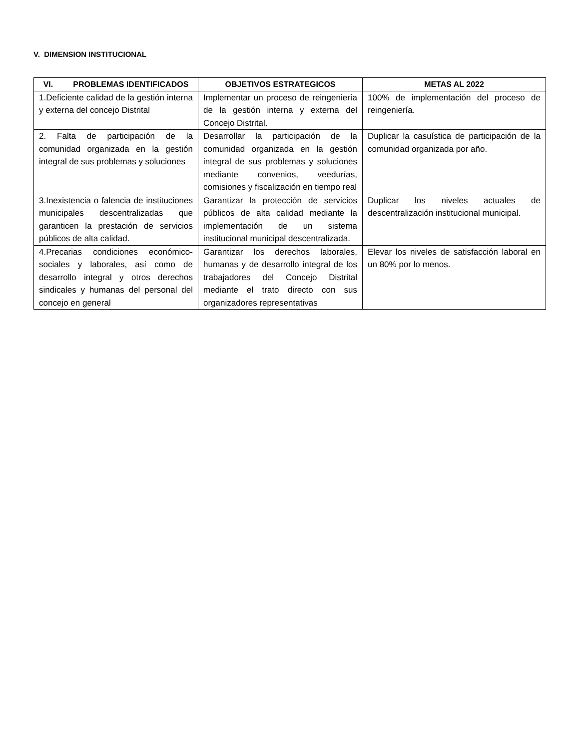V. DIMENSION INSTITUCIONAL
| VI. PROBLEMAS IDENTIFICADOS | OBJETIVOS ESTRATEGICOS | METAS AL 2022 |
| --- | --- | --- |
| 1.Deficiente calidad de la gestión interna y externa del concejo Distrital | Implementar un proceso de reingeniería de la gestión interna y externa del Concejo Distrital. | 100% de implementación del proceso de reingeniería. |
| 2. Falta de participación de la comunidad organizada en la gestión integral de sus problemas y soluciones | Desarrollar la participación de la comunidad organizada en la gestión integral de sus problemas y soluciones mediante convenios, veedurías, comisiones y fiscalización en tiempo real | Duplicar la casuística de participación de la comunidad organizada por año. |
| 3.Inexistencia o falencia de instituciones municipales descentralizadas que garanticen la prestación de servicios públicos de alta calidad. | Garantizar la protección de servicios públicos de alta calidad mediante la implementación de un sistema institucional municipal descentralizada. | Duplicar los niveles actuales de descentralización institucional municipal. |
| 4.Precarias condiciones económico-sociales y laborales, así como de desarrollo integral y otros derechos sindicales y humanas del personal del concejo en general | Garantizar los derechos laborales, humanas y de desarrollo integral de los trabajadores del Concejo Distrital mediante el trato directo con sus organizadores representativas | Elevar los niveles de satisfacción laboral en un 80% por lo menos. |